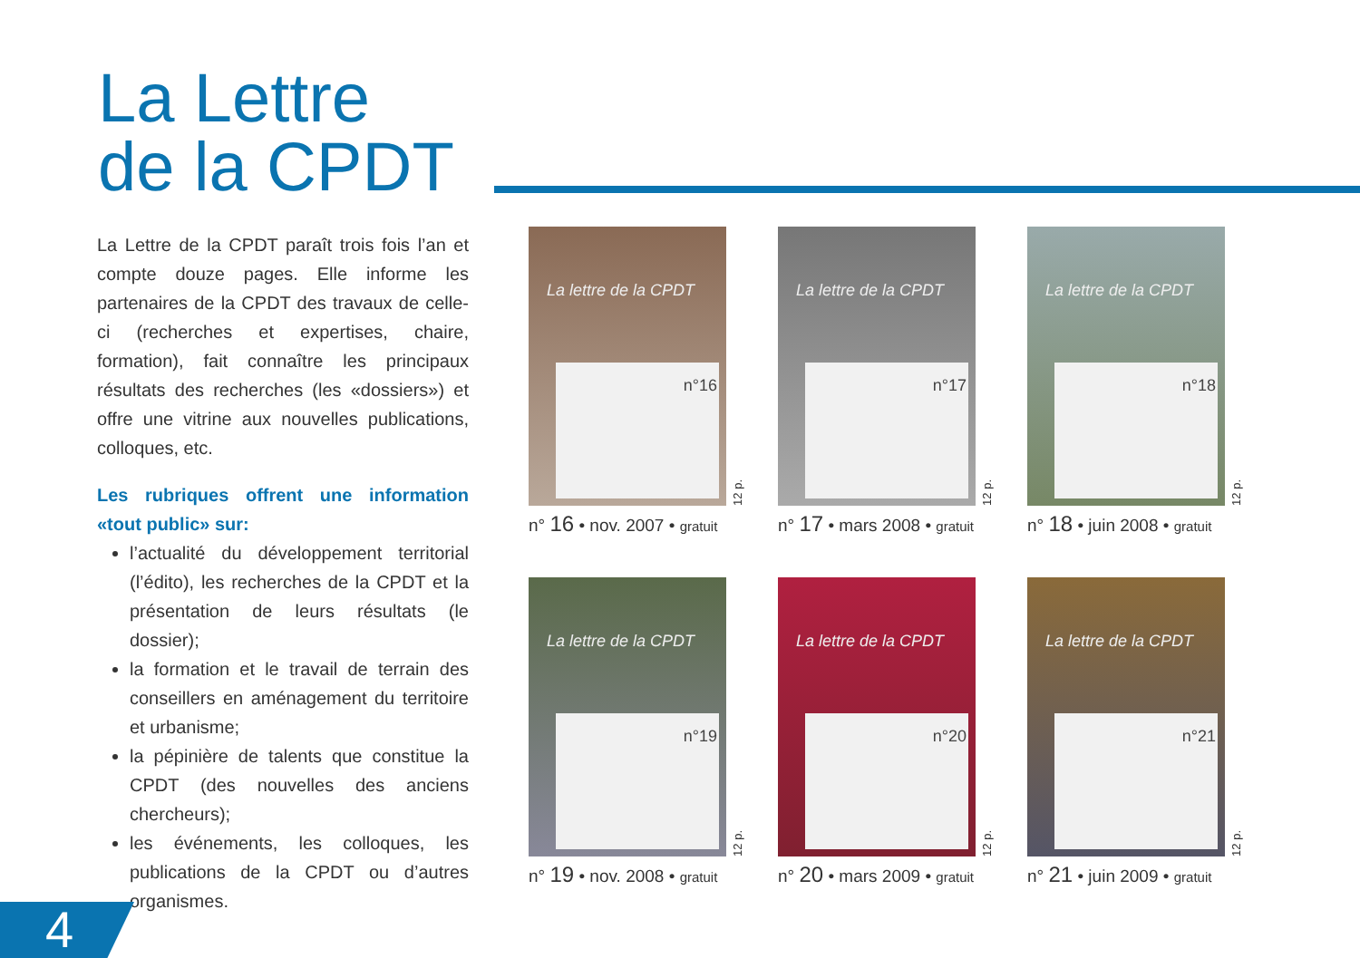La Lettre
de la CPDT
La Lettre de la CPDT paraît trois fois l’an et compte douze pages. Elle informe les partenaires de la CPDT des travaux de celle-ci (recherches et expertises, chaire, formation), fait connaître les principaux résultats des recherches (les «dossiers») et offre une vitrine aux nouvelles publications, colloques, etc.
Les rubriques offrent une information «tout public» sur:
l’actualité du développement territorial (l’édito), les recherches de la CPDT et la présentation de leurs résultats (le dossier);
la formation et le travail de terrain des conseillers en aménagement du territoire et urbanisme;
la pépinière de talents que constitue la CPDT (des nouvelles des anciens chercheurs);
les événements, les colloques, les publications de la CPDT ou d’autres organismes.
La lettre de la CPDT
n°16
12 p.
n° 16 • nov. 2007 • gratuit
La lettre de la CPDT
n°17
12 p.
n° 17 • mars 2008 • gratuit
La lettre de la CPDT
n°18
12 p.
n° 18 • juin 2008 • gratuit
La lettre de la CPDT
n°19
12 p.
n° 19 • nov. 2008 • gratuit
La lettre de la CPDT
n°20
12 p.
n° 20 • mars 2009 • gratuit
La lettre de la CPDT
n°21
12 p.
n° 21 • juin 2009 • gratuit
4